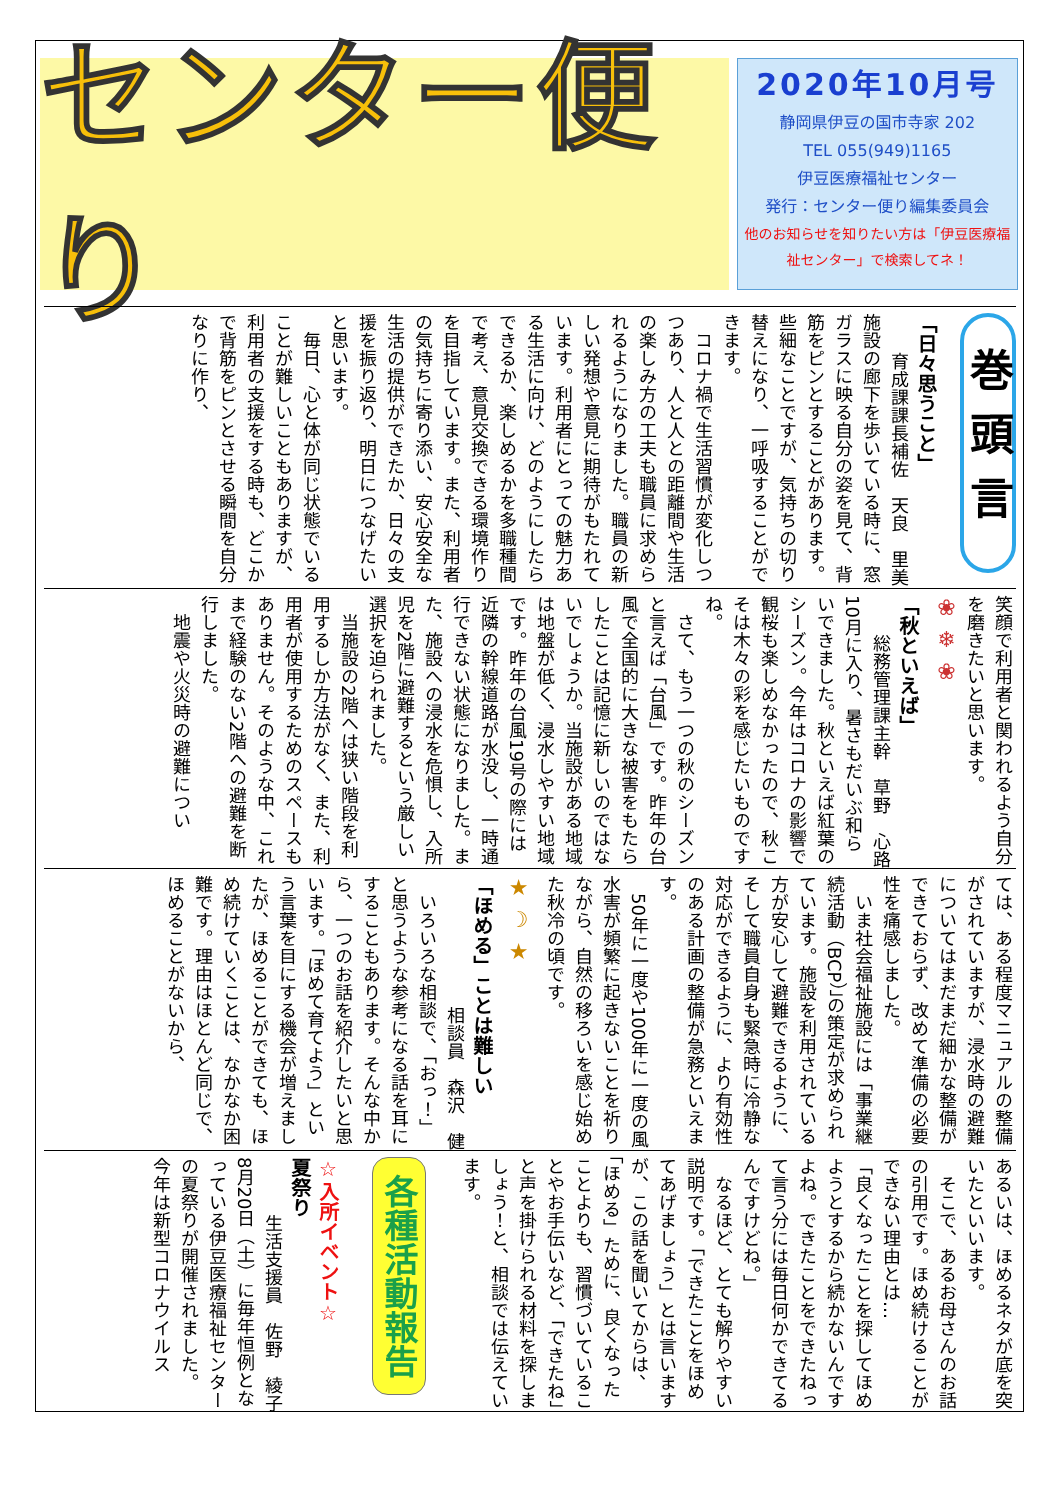センター便り
2020年10月号
静岡県伊豆の国市寺家 202
TEL 055(949)1165
伊豆医療福祉センター
発行：センター便り編集委員会
他のお知らせを知りたい方は「伊豆医療福祉センター」で検索してネ！
巻頭言
「日々思うこと」
育成課課長補佐　天良　里美
施設の廊下を歩いている時に、窓ガラスに映る自分の姿を見て、背筋をピンとすることがあります。些細なことですが、気持ちの切り替えになり、一呼吸することができます。
　コロナ禍で生活習慣が変化しつつあり、人と人との距離間や生活の楽しみ方の工夫も職員に求められるようになりました。職員の新しい発想や意見に期待がもたれています。利用者にとっての魅力ある生活に向け、どのようにしたらできるか、楽しめるかを多職種間で考え、意見交換できる環境作りを目指しています。また、利用者の気持ちに寄り添い、安心安全な生活の提供ができたか、日々の支援を振り返り、明日につなげたいと思います。
　毎日、心と体が同じ状態でいることが難しいこともありますが、利用者の支援をする時も、どこかで背筋をピンとさせる瞬間を自分なりに作り、
笑顔で利用者と関われるよう自分を磨きたいと思います。
❀ ❄ ❀
「秋といえば」
総務管理課主幹　草野　心路
10月に入り、暑さもだいぶ和らいできました。秋といえば紅葉のシーズン。今年はコロナの影響で観桜も楽しめなかったので、秋こそは木々の彩を感じたいものですね。
　さて、もう一つの秋のシーズンと言えば「台風」です。昨年の台風で全国的に大きな被害をもたらしたことは記憶に新しいのではないでしょうか。当施設がある地域は地盤が低く、浸水しやすい地域です。昨年の台風19号の際には近隣の幹線道路が水没し、一時通行できない状態になりました。また、施設への浸水を危惧し、入所児を2階に避難するという厳しい選択を迫られました。
　当施設の2階へは狭い階段を利用するしか方法がなく、また、利用者が使用するためのスペースもありません。そのような中、これまで経験のない2階への避難を断行しました。
　地震や火災時の避難につい
ては、ある程度マニュアルの整備がされていますが、浸水時の避難についてはまだまだ細かな整備ができておらず、改めて準備の必要性を痛感しました。
　いま社会福祉施設には「事業継続活動（BCP）」の策定が求められています。施設を利用されている方が安心して避難できるように、そして職員自身も緊急時に冷静な対応ができるように、より有効性のある計画の整備が急務といえます。
　50年に一度や100年に一度の風水害が頻繁に起きないことを祈りながら、自然の移ろいを感じ始めた秋冷の頃です。
★ ☽ ★
「ほめる」ことは難しい
相談員　森沢　健
　いろいろな相談で、「おっ！」と思うような参考になる話を耳にすることもあります。そんな中から、一つのお話を紹介したいと思います。「ほめて育てよう」という言葉を目にする機会が増えましたが、ほめることができても、ほめ続けていくことは、なかなか困難です。理由はほとんど同じで、ほめることがないから、
あるいは、ほめるネタが底を突いたといいます。
　そこで、あるお母さんのお話の引用です。ほめ続けることができない理由とは…
「良くなったことを探してほめようとするから続かないんですよね。できたことをできたねって言う分には毎日何かできてるんですけどね。」
　なるほど、とても解りやすい説明です。「できたことをほめてあげましょう」とは言いますが、この話を聞いてからは、「ほめる」ために、良くなったことよりも、習慣づいていることやお手伝いなど、「できたね」と声を掛けられる材料を探しましょう！と、相談では伝えています。
各種活動報告
☆入所イベント☆
夏祭り
生活支援員　佐野　綾子
8月20日（土）に毎年恒例となっている伊豆医療福祉センターの夏祭りが開催されました。
今年は新型コロナウイルス